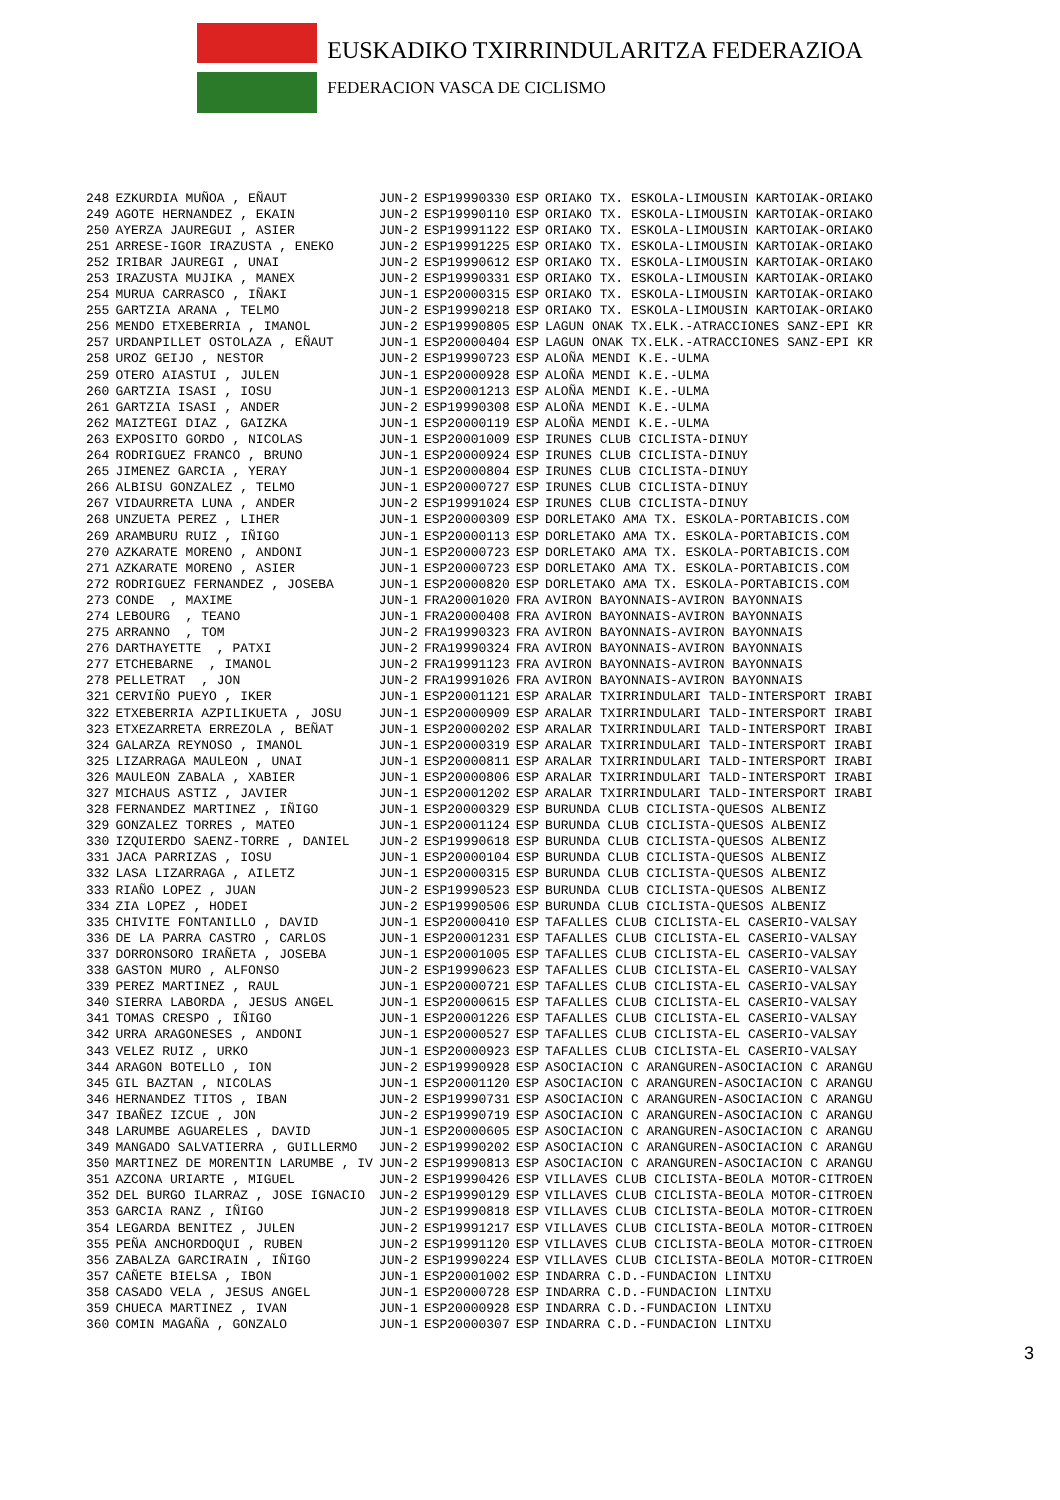EUSKADIKO TXIRRINDULARITZA FEDERAZIOA
FEDERACION VASCA DE CICLISMO
| 248 | EZKURDIA MUÑOA , EÑAUT | JUN-2 | ESP19990330 | ESP | ORIAKO TX. ESKOLA-LIMOUSIN KARTOIAK-ORIAKO |
| 249 | AGOTE HERNANDEZ , EKAIN | JUN-2 | ESP19990110 | ESP | ORIAKO TX. ESKOLA-LIMOUSIN KARTOIAK-ORIAKO |
| 250 | AYERZA JAUREGUI , ASIER | JUN-2 | ESP19991122 | ESP | ORIAKO TX. ESKOLA-LIMOUSIN KARTOIAK-ORIAKO |
| 251 | ARRESE-IGOR IRAZUSTA , ENEKO | JUN-2 | ESP19991225 | ESP | ORIAKO TX. ESKOLA-LIMOUSIN KARTOIAK-ORIAKO |
| 252 | IRIBAR JAUREGI , UNAI | JUN-2 | ESP19990612 | ESP | ORIAKO TX. ESKOLA-LIMOUSIN KARTOIAK-ORIAKO |
| 253 | IRAZUSTA MUJIKA , MANEX | JUN-2 | ESP19990331 | ESP | ORIAKO TX. ESKOLA-LIMOUSIN KARTOIAK-ORIAKO |
| 254 | MURUA CARRASCO , IÑAKI | JUN-1 | ESP20000315 | ESP | ORIAKO TX. ESKOLA-LIMOUSIN KARTOIAK-ORIAKO |
| 255 | GARTZIA ARANA , TELMO | JUN-2 | ESP19990218 | ESP | ORIAKO TX. ESKOLA-LIMOUSIN KARTOIAK-ORIAKO |
| 256 | MENDO ETXEBERRIA , IMANOL | JUN-2 | ESP19990805 | ESP | LAGUN ONAK TX.ELK.-ATRACCIONES SANZ-EPI KR |
| 257 | URDANPILLET OSTOLAZA , EÑAUT | JUN-1 | ESP20000404 | ESP | LAGUN ONAK TX.ELK.-ATRACCIONES SANZ-EPI KR |
| 258 | UROZ GEIJO , NESTOR | JUN-2 | ESP19990723 | ESP | ALOÑA MENDI K.E.-ULMA |
| 259 | OTERO AIASTUI , JULEN | JUN-1 | ESP20000928 | ESP | ALOÑA MENDI K.E.-ULMA |
| 260 | GARTZIA ISASI , IOSU | JUN-1 | ESP20001213 | ESP | ALOÑA MENDI K.E.-ULMA |
| 261 | GARTZIA ISASI , ANDER | JUN-2 | ESP19990308 | ESP | ALOÑA MENDI K.E.-ULMA |
| 262 | MAIZTEGI DIAZ , GAIZKA | JUN-1 | ESP20000119 | ESP | ALOÑA MENDI K.E.-ULMA |
| 263 | EXPOSITO GORDO , NICOLAS | JUN-1 | ESP20001009 | ESP | IRUNES CLUB CICLISTA-DINUY |
| 264 | RODRIGUEZ FRANCO , BRUNO | JUN-1 | ESP20000924 | ESP | IRUNES CLUB CICLISTA-DINUY |
| 265 | JIMENEZ GARCIA , YERAY | JUN-1 | ESP20000804 | ESP | IRUNES CLUB CICLISTA-DINUY |
| 266 | ALBISU GONZALEZ , TELMO | JUN-1 | ESP20000727 | ESP | IRUNES CLUB CICLISTA-DINUY |
| 267 | VIDAURRETA LUNA , ANDER | JUN-2 | ESP19991024 | ESP | IRUNES CLUB CICLISTA-DINUY |
| 268 | UNZUETA PEREZ , LIHER | JUN-1 | ESP20000309 | ESP | DORLETAKO AMA TX. ESKOLA-PORTABICIS.COM |
| 269 | ARAMBURU RUIZ , IÑIGO | JUN-1 | ESP20000113 | ESP | DORLETAKO AMA TX. ESKOLA-PORTABICIS.COM |
| 270 | AZKARATE MORENO , ANDONI | JUN-1 | ESP20000723 | ESP | DORLETAKO AMA TX. ESKOLA-PORTABICIS.COM |
| 271 | AZKARATE MORENO , ASIER | JUN-1 | ESP20000723 | ESP | DORLETAKO AMA TX. ESKOLA-PORTABICIS.COM |
| 272 | RODRIGUEZ FERNANDEZ , JOSEBA | JUN-1 | ESP20000820 | ESP | DORLETAKO AMA TX. ESKOLA-PORTABICIS.COM |
| 273 | CONDE , MAXIME | JUN-1 | FRA20001020 | FRA | AVIRON BAYONNAIS-AVIRON BAYONNAIS |
| 274 | LEBOURG , TEANO | JUN-1 | FRA20000408 | FRA | AVIRON BAYONNAIS-AVIRON BAYONNAIS |
| 275 | ARRANNO , TOM | JUN-2 | FRA19990323 | FRA | AVIRON BAYONNAIS-AVIRON BAYONNAIS |
| 276 | DARTHAYETTE , PATXI | JUN-2 | FRA19990324 | FRA | AVIRON BAYONNAIS-AVIRON BAYONNAIS |
| 277 | ETCHEBARNE , IMANOL | JUN-2 | FRA19991123 | FRA | AVIRON BAYONNAIS-AVIRON BAYONNAIS |
| 278 | PELLETRAT , JON | JUN-2 | FRA19991026 | FRA | AVIRON BAYONNAIS-AVIRON BAYONNAIS |
| 321 | CERVIÑO PUEYO , IKER | JUN-1 | ESP20001121 | ESP | ARALAR TXIRRINDULARI TALD-INTERSPORT IRABI |
| 322 | ETXEBERRIA AZPILIKUETA , JOSU | JUN-1 | ESP20000909 | ESP | ARALAR TXIRRINDULARI TALD-INTERSPORT IRABI |
| 323 | ETXEZARRETA ERREZOLA , BEÑAT | JUN-1 | ESP20000202 | ESP | ARALAR TXIRRINDULARI TALD-INTERSPORT IRABI |
| 324 | GALARZA REYNOSO , IMANOL | JUN-1 | ESP20000319 | ESP | ARALAR TXIRRINDULARI TALD-INTERSPORT IRABI |
| 325 | LIZARRAGA MAULEON , UNAI | JUN-1 | ESP20000811 | ESP | ARALAR TXIRRINDULARI TALD-INTERSPORT IRABI |
| 326 | MAULEON ZABALA , XABIER | JUN-1 | ESP20000806 | ESP | ARALAR TXIRRINDULARI TALD-INTERSPORT IRABI |
| 327 | MICHAUS ASTIZ , JAVIER | JUN-1 | ESP20001202 | ESP | ARALAR TXIRRINDULARI TALD-INTERSPORT IRABI |
| 328 | FERNANDEZ MARTINEZ , IÑIGO | JUN-1 | ESP20000329 | ESP | BURUNDA CLUB CICLISTA-QUESOS ALBENIZ |
| 329 | GONZALEZ TORRES , MATEO | JUN-1 | ESP20001124 | ESP | BURUNDA CLUB CICLISTA-QUESOS ALBENIZ |
| 330 | IZQUIERDO SAENZ-TORRE , DANIEL | JUN-2 | ESP19990618 | ESP | BURUNDA CLUB CICLISTA-QUESOS ALBENIZ |
| 331 | JACA PARRIZAS , IOSU | JUN-1 | ESP20000104 | ESP | BURUNDA CLUB CICLISTA-QUESOS ALBENIZ |
| 332 | LASA LIZARRAGA , AILETZ | JUN-1 | ESP20000315 | ESP | BURUNDA CLUB CICLISTA-QUESOS ALBENIZ |
| 333 | RIAÑO LOPEZ , JUAN | JUN-2 | ESP19990523 | ESP | BURUNDA CLUB CICLISTA-QUESOS ALBENIZ |
| 334 | ZIA LOPEZ , HODEI | JUN-2 | ESP19990506 | ESP | BURUNDA CLUB CICLISTA-QUESOS ALBENIZ |
| 335 | CHIVITE FONTANILLO , DAVID | JUN-1 | ESP20000410 | ESP | TAFALLES CLUB CICLISTA-EL CASERIO-VALSAY |
| 336 | DE LA PARRA CASTRO , CARLOS | JUN-1 | ESP20001231 | ESP | TAFALLES CLUB CICLISTA-EL CASERIO-VALSAY |
| 337 | DORRONSORO IRAÑETA , JOSEBA | JUN-1 | ESP20001005 | ESP | TAFALLES CLUB CICLISTA-EL CASERIO-VALSAY |
| 338 | GASTON MURO , ALFONSO | JUN-2 | ESP19990623 | ESP | TAFALLES CLUB CICLISTA-EL CASERIO-VALSAY |
| 339 | PEREZ MARTINEZ , RAUL | JUN-1 | ESP20000721 | ESP | TAFALLES CLUB CICLISTA-EL CASERIO-VALSAY |
| 340 | SIERRA LABORDA , JESUS ANGEL | JUN-1 | ESP20000615 | ESP | TAFALLES CLUB CICLISTA-EL CASERIO-VALSAY |
| 341 | TOMAS CRESPO , IÑIGO | JUN-1 | ESP20001226 | ESP | TAFALLES CLUB CICLISTA-EL CASERIO-VALSAY |
| 342 | URRA ARAGONESES , ANDONI | JUN-1 | ESP20000527 | ESP | TAFALLES CLUB CICLISTA-EL CASERIO-VALSAY |
| 343 | VELEZ RUIZ , URKO | JUN-1 | ESP20000923 | ESP | TAFALLES CLUB CICLISTA-EL CASERIO-VALSAY |
| 344 | ARAGON BOTELLO , ION | JUN-2 | ESP19990928 | ESP | ASOCIACION C ARANGUREN-ASOCIACION C ARANGU |
| 345 | GIL BAZTAN , NICOLAS | JUN-1 | ESP20001120 | ESP | ASOCIACION C ARANGUREN-ASOCIACION C ARANGU |
| 346 | HERNANDEZ TITOS , IBAN | JUN-2 | ESP19990731 | ESP | ASOCIACION C ARANGUREN-ASOCIACION C ARANGU |
| 347 | IBAÑEZ IZCUE , JON | JUN-2 | ESP19990719 | ESP | ASOCIACION C ARANGUREN-ASOCIACION C ARANGU |
| 348 | LARUMBE AGUARELES , DAVID | JUN-1 | ESP20000605 | ESP | ASOCIACION C ARANGUREN-ASOCIACION C ARANGU |
| 349 | MANGADO SALVATIERRA , GUILLERMO | JUN-2 | ESP19990202 | ESP | ASOCIACION C ARANGUREN-ASOCIACION C ARANGU |
| 350 | MARTINEZ DE MORENTIN LARUMBE , IV | JUN-2 | ESP19990813 | ESP | ASOCIACION C ARANGUREN-ASOCIACION C ARANGU |
| 351 | AZCONA URIARTE , MIGUEL | JUN-2 | ESP19990426 | ESP | VILLAVES CLUB CICLISTA-BEOLA MOTOR-CITROEN |
| 352 | DEL BURGO ILARRAZ , JOSE IGNACIO | JUN-2 | ESP19990129 | ESP | VILLAVES CLUB CICLISTA-BEOLA MOTOR-CITROEN |
| 353 | GARCIA RANZ , IÑIGO | JUN-2 | ESP19990818 | ESP | VILLAVES CLUB CICLISTA-BEOLA MOTOR-CITROEN |
| 354 | LEGARDA BENITEZ , JULEN | JUN-2 | ESP19991217 | ESP | VILLAVES CLUB CICLISTA-BEOLA MOTOR-CITROEN |
| 355 | PEÑA ANCHORDOQUI , RUBEN | JUN-2 | ESP19991120 | ESP | VILLAVES CLUB CICLISTA-BEOLA MOTOR-CITROEN |
| 356 | ZABALZA GARCIRAIN , IÑIGO | JUN-2 | ESP19990224 | ESP | VILLAVES CLUB CICLISTA-BEOLA MOTOR-CITROEN |
| 357 | CAÑETE BIELSA , IBON | JUN-1 | ESP20001002 | ESP | INDARRA C.D.-FUNDACION LINTXU |
| 358 | CASADO VELA , JESUS ANGEL | JUN-1 | ESP20000728 | ESP | INDARRA C.D.-FUNDACION LINTXU |
| 359 | CHUECA MARTINEZ , IVAN | JUN-1 | ESP20000928 | ESP | INDARRA C.D.-FUNDACION LINTXU |
| 360 | COMIN MAGAÑA , GONZALO | JUN-1 | ESP20000307 | ESP | INDARRA C.D.-FUNDACION LINTXU |
3